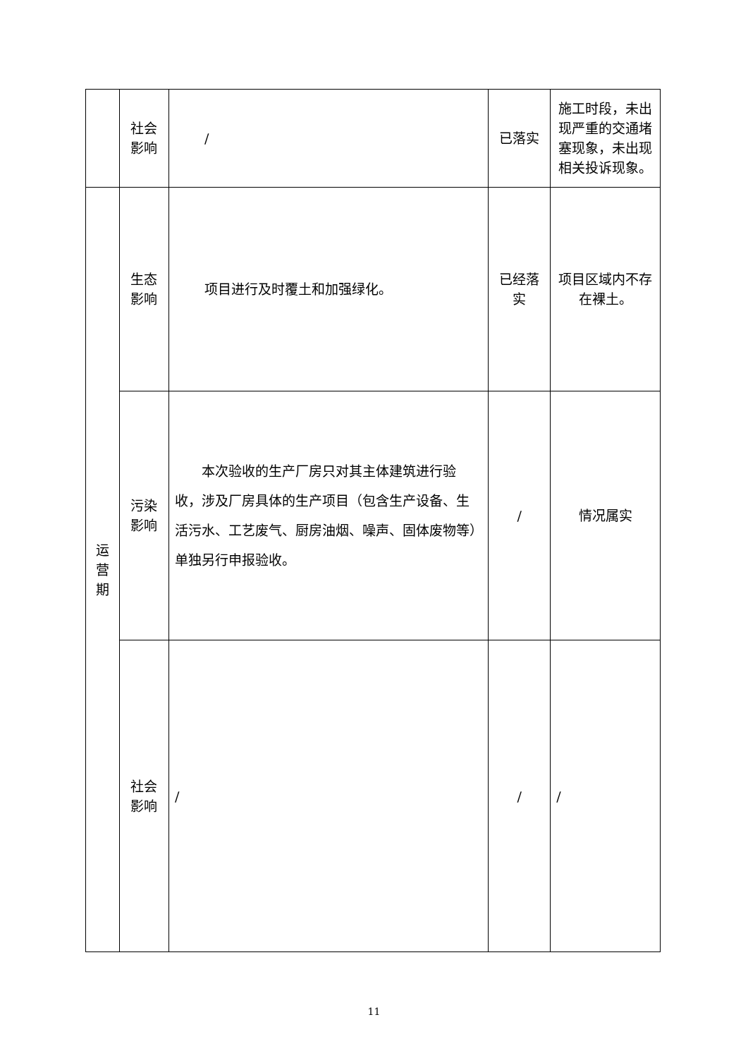| | 社会 影响 | / | 已落实 | 施工时段，未出现严重的交通堵塞现象，未出现相关投诉现象。 |
| 运 营 期 | 生态 影响 | 项目进行及时覆土和加强绿化。 | 已经落 实 | 项目区域内不存在裸土。 |
| | 污染 影响 | 本次验收的生产厂房只对其主体建筑进行验收，涉及厂房具体的生产项目（包含生产设备、生活污水、工艺废气、厨房油烟、噪声、固体废物等）单独另行申报验收。 | / | 情况属实 |
| | 社会 影响 | / | / | / |
11